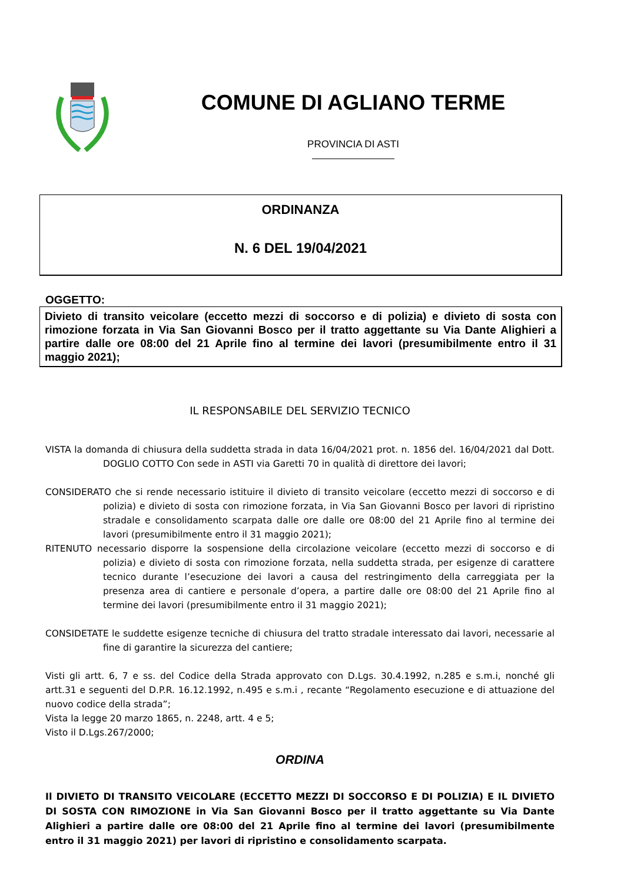COMUNE DI AGLIANO TERME
PROVINCIA DI ASTI
ORDINANZA
N. 6 DEL 19/04/2021
OGGETTO:
Divieto di transito veicolare (eccetto mezzi di soccorso e di polizia) e divieto di sosta con rimozione forzata in Via San Giovanni Bosco per il tratto aggettante su Via Dante Alighieri a partire dalle ore 08:00 del 21 Aprile fino al termine dei lavori (presumibilmente entro il 31 maggio 2021);
IL RESPONSABILE DEL SERVIZIO TECNICO
VISTA la domanda di chiusura della suddetta strada in data 16/04/2021 prot. n. 1856 del. 16/04/2021 dal Dott. DOGLIO COTTO Con sede in ASTI via Garetti 70 in qualità di direttore dei lavori;
CONSIDERATO che si rende necessario istituire il divieto di transito veicolare (eccetto mezzi di soccorso e di polizia) e divieto di sosta con rimozione forzata, in Via San Giovanni Bosco per lavori di ripristino stradale e consolidamento scarpata dalle ore dalle ore 08:00 del 21 Aprile fino al termine dei lavori (presumibilmente entro il 31 maggio 2021);
RITENUTO necessario disporre la sospensione della circolazione veicolare (eccetto mezzi di soccorso e di polizia) e divieto di sosta con rimozione forzata, nella suddetta strada, per esigenze di carattere tecnico durante l’esecuzione dei lavori a causa del restringimento della carreggiata per la presenza area di cantiere e personale d’opera, a partire dalle ore 08:00 del 21 Aprile fino al termine dei lavori (presumibilmente entro il 31 maggio 2021);
CONSIDETATE le suddette esigenze tecniche di chiusura del tratto stradale interessato dai lavori, necessarie al fine di garantire la sicurezza del cantiere;
Visti gli artt. 6, 7 e ss. del Codice della Strada approvato con D.Lgs. 30.4.1992, n.285 e s.m.i, nonché gli artt.31 e seguenti del D.P.R. 16.12.1992, n.495 e s.m.i , recante “Regolamento esecuzione e di attuazione del nuovo codice della strada”;
Vista la legge 20 marzo 1865, n. 2248, artt. 4 e 5;
Visto il D.Lgs.267/2000;
ORDINA
Il DIVIETO DI TRANSITO VEICOLARE (ECCETTO MEZZI DI SOCCORSO E DI POLIZIA) E IL DIVIETO DI SOSTA CON RIMOZIONE in Via San Giovanni Bosco per il tratto aggettante su Via Dante Alighieri a partire dalle ore 08:00 del 21 Aprile fino al termine dei lavori (presumibilmente entro il 31 maggio 2021) per lavori di ripristino e consolidamento scarpata.